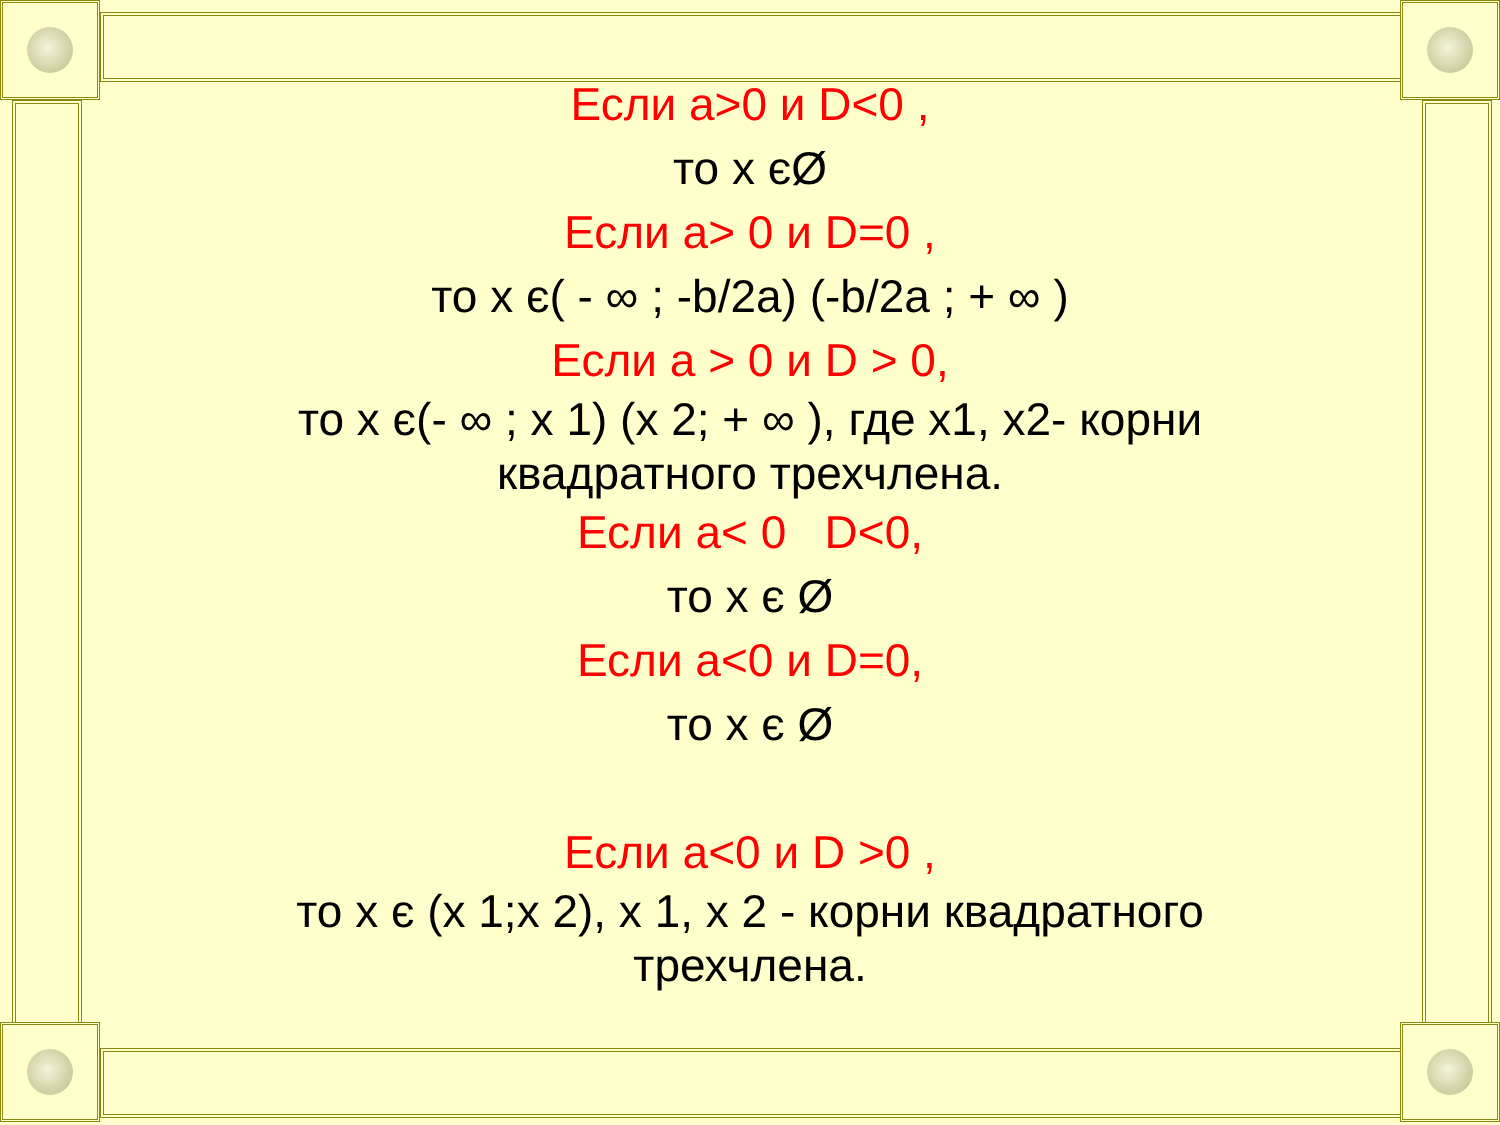Если а>0 и D<0 ,
то х єØ
Если а> 0 и D=0 ,
то х є( - ∞ ; -b/2a) (-b/2a ; + ∞ )
Если а > 0 и D > 0,
то х є(- ∞ ; х 1) (х 2; + ∞ ), где х1, х2- корни
квадратного трехчлена.
Если а< 0 D<0,
то х є Ø
Если а<0 и D=0,
то х є Ø
Если а<0 и D >0 ,
то х є (х 1;х 2), х 1, х 2 - корни квадратного
трехчлена.